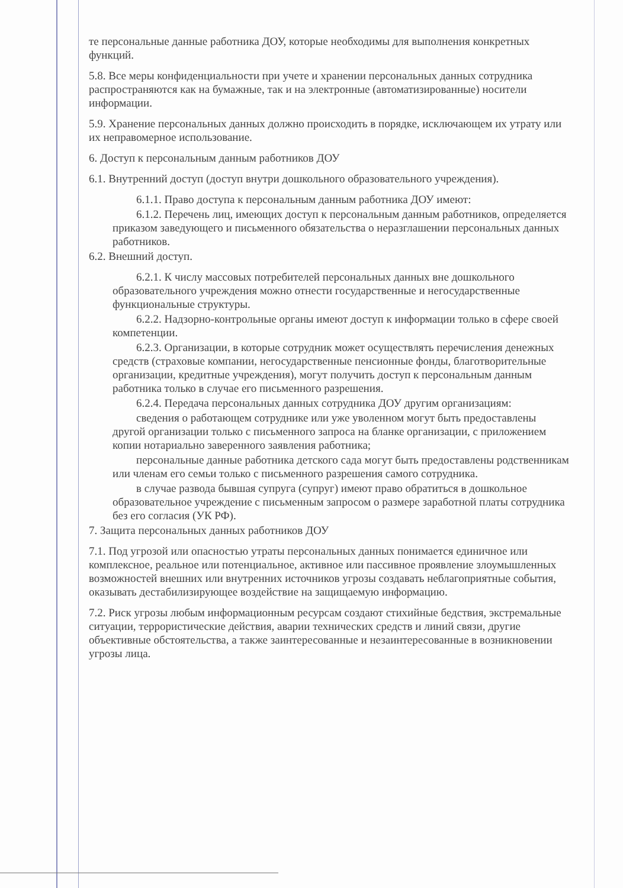те персональные данные работника ДОУ, которые необходимы для выполнения конкретных функций.
5.8. Все меры конфиденциальности при учете и хранении персональных данных сотрудника распространяются как на бумажные, так и на электронные (автоматизированные) носители информации.
5.9. Хранение персональных данных должно происходить в порядке, исключающем их утрату или их неправомерное использование.
6. Доступ к персональным данным работников ДОУ
6.1. Внутренний доступ (доступ внутри дошкольного образовательного учреждения).
6.1.1. Право доступа к персональным данным работника ДОУ имеют:
6.1.2. Перечень лиц, имеющих доступ к персональным данным работников, определяется приказом заведующего и письменного обязательства о неразглашении персональных данных работников.
6.2. Внешний доступ.
6.2.1. К числу массовых потребителей персональных данных вне дошкольного образовательного учреждения можно отнести государственные и негосударственные функциональные структуры.
6.2.2. Надзорно-контрольные органы имеют доступ к информации только в сфере своей компетенции.
6.2.3. Организации, в которые сотрудник может осуществлять перечисления денежных средств (страховые компании, негосударственные пенсионные фонды, благотворительные организации, кредитные учреждения), могут получить доступ к персональным данным работника только в случае его письменного разрешения.
6.2.4. Передача персональных данных сотрудника ДОУ другим организациям:
сведения о работающем сотруднике или уже уволенном могут быть предоставлены другой организации только с письменного запроса на бланке организации, с приложением копии нотариально заверенного заявления работника;
персональные данные работника детского сада могут быть предоставлены родственникам или членам его семьи только с письменного разрешения самого сотрудника.
в случае развода бывшая супруга (супруг) имеют право обратиться в дошкольное образовательное учреждение с письменным запросом о размере заработной платы сотрудника без его согласия (УК РФ).
7. Защита персональных данных работников ДОУ
7.1. Под угрозой или опасностью утраты персональных данных понимается единичное или комплексное, реальное или потенциальное, активное или пассивное проявление злоумышленных возможностей внешних или внутренних источников угрозы создавать неблагоприятные события, оказывать дестабилизирующее воздействие на защищаемую информацию.
7.2. Риск угрозы любым информационным ресурсам создают стихийные бедствия, экстремальные ситуации, террористические действия, аварии технических средств и линий связи, другие объективные обстоятельства, а также заинтересованные и незаинтересованные в возникновении угрозы лица.